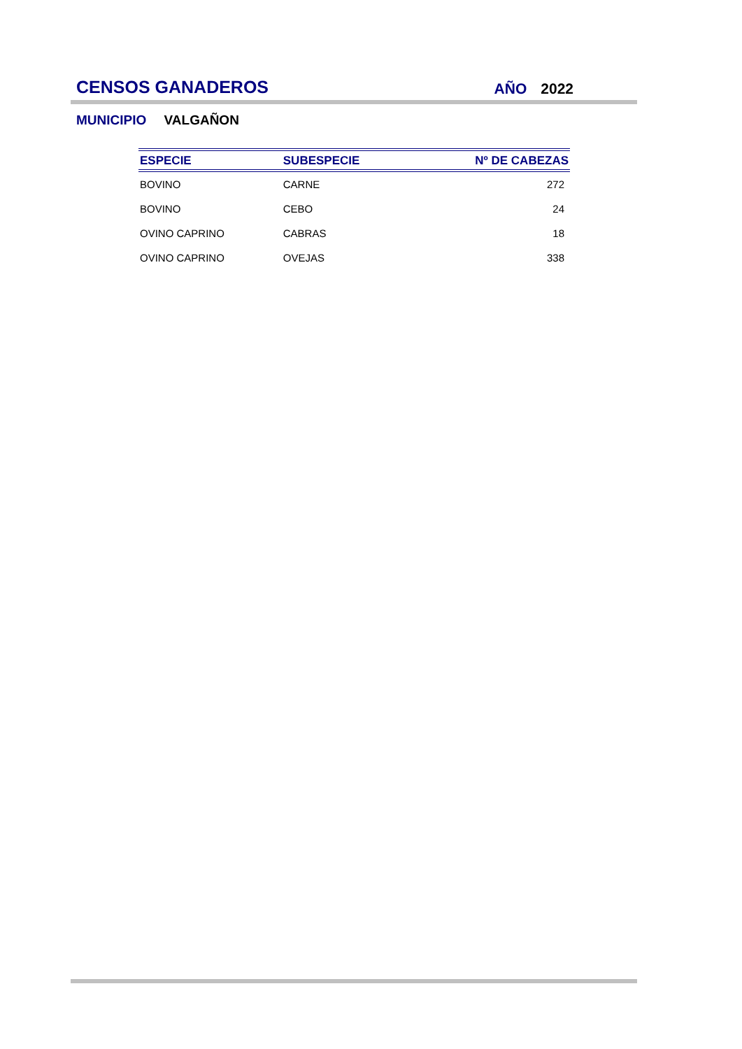CENSOS GANADEROS
AÑO 2022
MUNICIPIO VALGAÑON
| ESPECIE | SUBESPECIE | Nº DE CABEZAS |
| --- | --- | --- |
| BOVINO | CARNE | 272 |
| BOVINO | CEBO | 24 |
| OVINO CAPRINO | CABRAS | 18 |
| OVINO CAPRINO | OVEJAS | 338 |